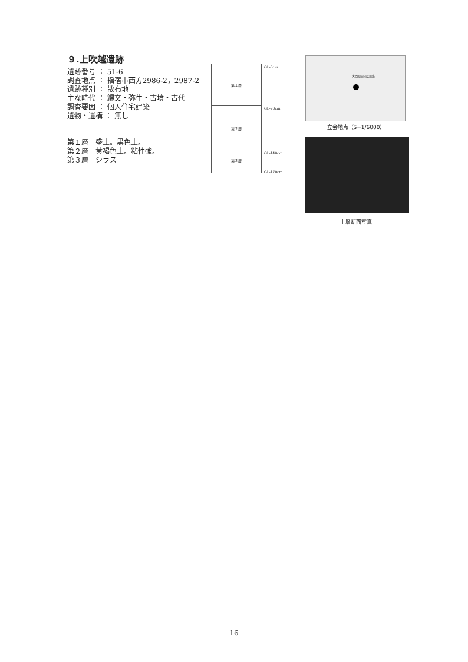９.上吹越遺跡
遺跡番号 ： 51-6
調査地点 ： 指宿市西方2986-2，2987-2
遺跡種別 ： 散布地
主な時代 ： 縄文・弥生・古墳・古代
調査要因 ： 個人住宅建築
遺物・遺構 ： 無し
第１層　盛土。黒色土。
第２層　黄褐色土。粘性強。
第３層　シラス
第１層
第２層
第３層
GL-0cm
GL-70cm
GL-140cm
GL-170cm
大園原自治公民館
立会地点（S=1/6000）
土層断面写真
－16－